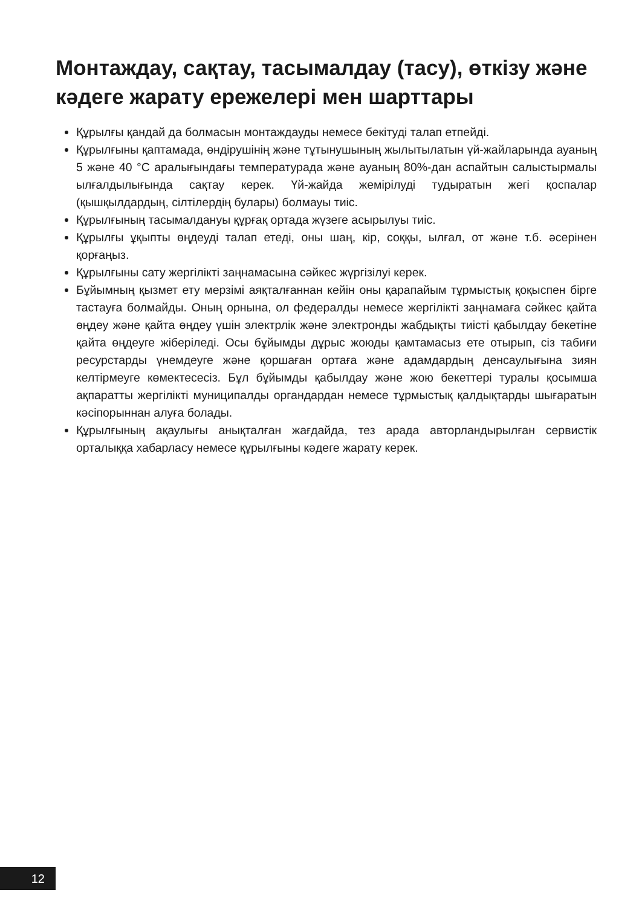Монтаждау, сақтау, тасымалдау (тасу), өткізу және кәдеге жарату ережелері мен шарттары
Құрылғы қандай да болмасын монтаждауды немесе бекітуді талап етпейді.
Құрылғыны қаптамада, өндірушінің және тұтынушының жылытылатын үй-жайларында ауаның 5 және 40 °C аралығындағы температурада және ауаның 80%-дан аспайтын салыстырмалы ылғалдылығында сақтау керек. Үй-жайда жемірілуді тудыратын жегі қоспалар (қышқылдардың, сілтілердің булары) болмауы тиіс.
Құрылғының тасымалдануы құрғақ ортада жүзеге асырылуы тиіс.
Құрылғы ұқыпты өңдеуді талап етеді, оны шаң, кір, соққы, ылғал, от және т.б. әсерінен қорғаңыз.
Құрылғыны сату жергілікті заңнамасына сәйкес жүргізілуі керек.
Бұйымның қызмет ету мерзімі аяқталғаннан кейін оны қарапайым тұрмыстық қоқыспен бірге тастауға болмайды. Оның орнына, ол федералды немесе жергілікті заңнамаға сәйкес қайта өңдеу және қайта өңдеу үшін электрлік және электронды жабдықты тиісті қабылдау бекетіне қайта өңдеуге жіберіледі. Осы бұйымды дұрыс жоюды қамтамасыз ете отырып, сіз табиғи ресурстарды үнемдеуге және қоршаған ортаға және адамдардың денсаулығына зиян келтірмеуге көмектесесіз. Бұл бұйымды қабылдау және жою бекеттері туралы қосымша ақпаратты жергілікті муниципалды органдардан немесе тұрмыстық қалдықтарды шығаратын кәсіпорыннан алуға болады.
Құрылғының ақаулығы анықталған жағдайда, тез арада авторландырылған сервистік орталыққа хабарласу немесе құрылғыны кәдеге жарату керек.
12